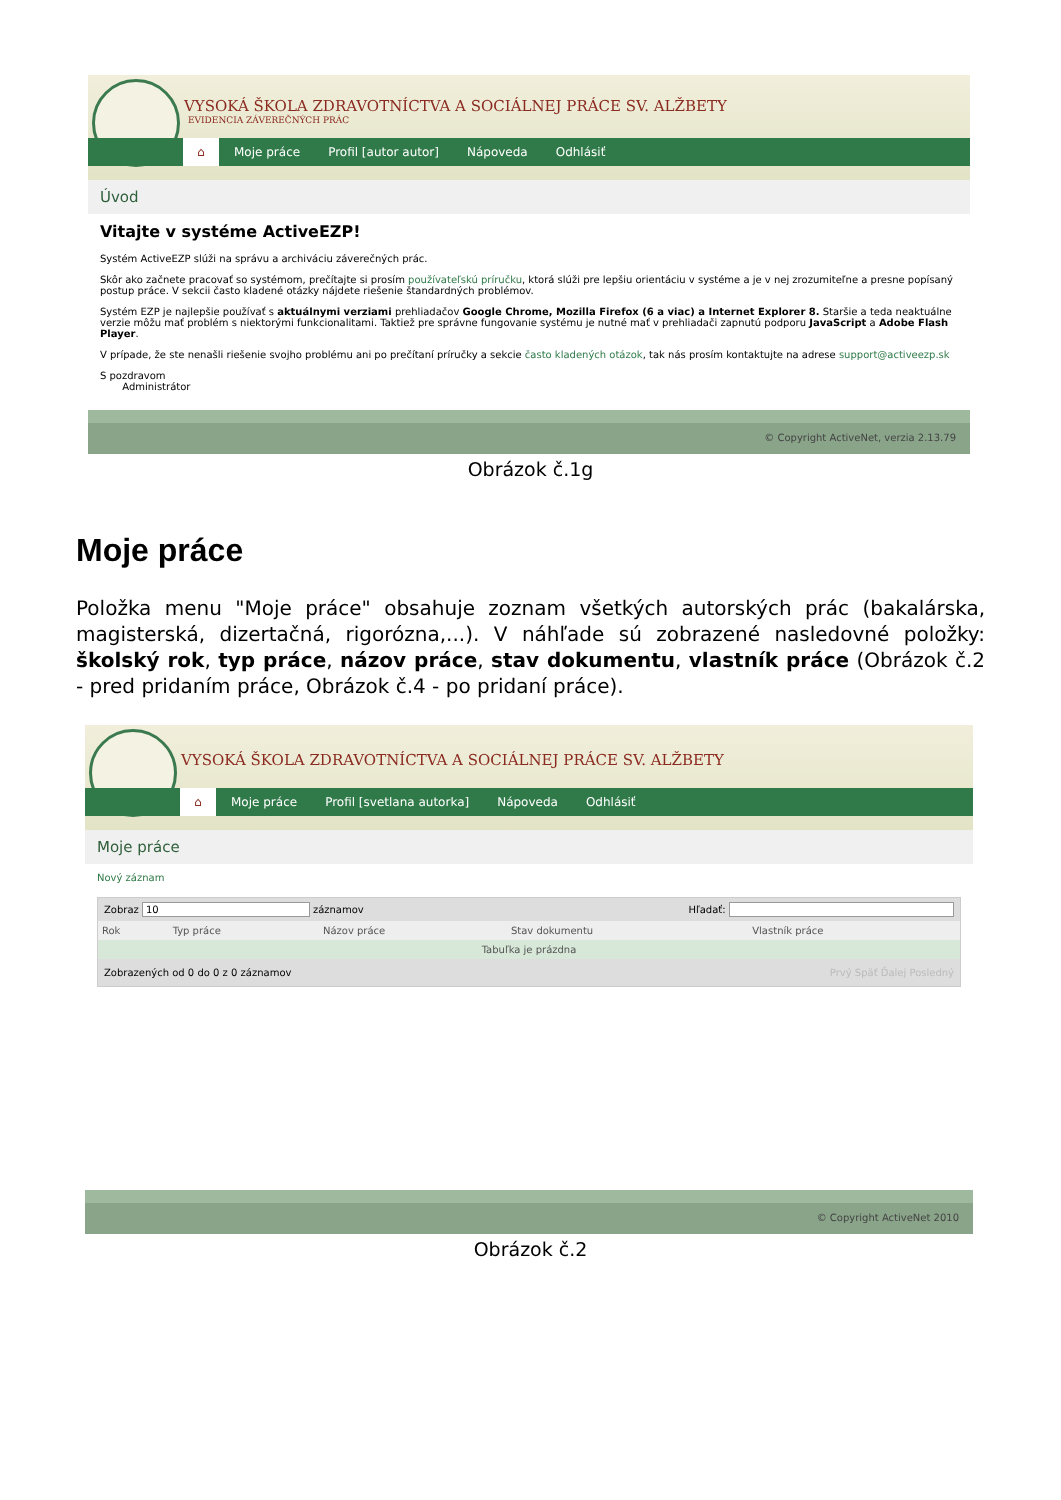VYSOKÁ ŠKOLA ZDRAVOTNÍCTVA A SOCIÁLNEJ PRÁCE SV. ALŽBETY
EVIDENCIA ZÁVEREČNÝCH PRÁC
⌂ Moje práce Profil [autor autor] Nápoveda Odhlásiť
Úvod
Vitajte v systéme ActiveEZP!
Systém ActiveEZP slúži na správu a archiváciu záverečných prác.
Skôr ako začnete pracovať so systémom, prečítajte si prosím používateľskú príručku, ktorá slúži pre lepšiu orientáciu v systéme a je v nej zrozumiteľne a presne popísaný postup práce. V sekcii často kladené otázky nájdete riešenie štandardných problémov.
Systém EZP je najlepšie používať s aktuálnymi verziami prehliadačov Google Chrome, Mozilla Firefox (6 a viac) a Internet Explorer 8. Staršie a teda neaktuálne verzie môžu mať problém s niektorými funkcionalitami. Taktiež pre správne fungovanie systému je nutné mať v prehliadači zapnutú podporu JavaScript a Adobe Flash Player.
V prípade, že ste nenašli riešenie svojho problému ani po prečítaní príručky a sekcie často kladených otázok, tak nás prosím kontaktujte na adrese support@activeezp.sk
S pozdravom
Administrátor
© Copyright ActiveNet, verzia 2.13.79
Obrázok č.1g
Moje práce
Položka menu "Moje práce" obsahuje zoznam všetkých autorských prác (bakalárska, magisterská, dizertačná, rigorózna,...). V náhľade sú zobrazené nasledovné položky: školský rok, typ práce, názov práce, stav dokumentu, vlastník práce (Obrázok č.2 - pred pridaním práce, Obrázok č.4 - po pridaní práce).
VYSOKÁ ŠKOLA ZDRAVOTNÍCTVA A SOCIÁLNEJ PRÁCE SV. ALŽBETY
⌂ Moje práce Profil [svetlana autorka] Nápoveda Odhlásiť
Moje práce
Nový záznam
Zobraz 10 záznamov Hľadať:
| Rok | Typ práce | Názov práce | Stav dokumentu | Vlastník práce |
| --- | --- | --- | --- | --- |
| Tabuľka je prázdna | | | | |
Zobrazených od 0 do 0 z 0 záznamov Prvý Späť Ďalej Posledný
© Copyright ActiveNet 2010
Obrázok č.2